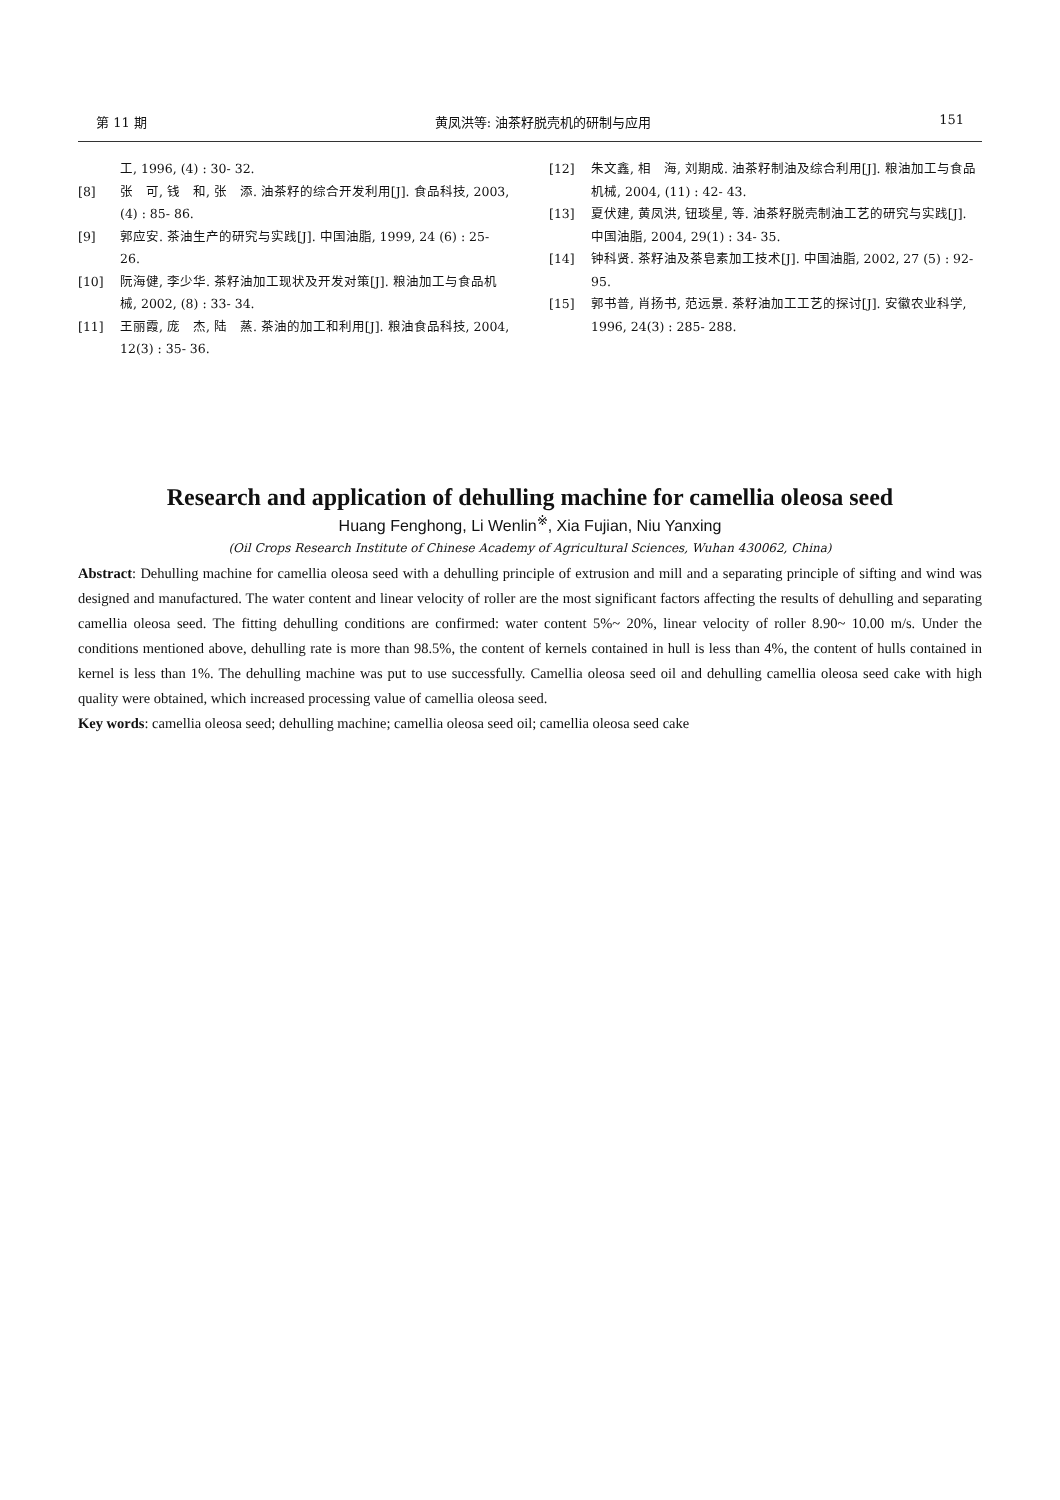第 11 期 黄凤洪等: 油茶籽脱壳机的研制与应用 151
工, 1996, (4) : 30- 32.
[8] 张　可, 钱　和, 张　添. 油茶籽的综合开发利用[J]. 食品科技, 2003, (4) : 85- 86.
[9] 郭应安. 茶油生产的研究与实践[J]. 中国油脂, 1999, 24 (6) : 25- 26.
[10] 阮海健, 李少华. 茶籽油加工现状及开发对策[J]. 粮油加工与食品机械, 2002, (8) : 33- 34.
[11] 王丽霞, 庞　杰, 陆　蒸. 茶油的加工和利用[J]. 粮油食品科技, 2004, 12(3) : 35- 36.
[12] 朱文鑫, 相　海, 刘期成. 油茶籽制油及综合利用[J]. 粮油加工与食品机械, 2004, (11) : 42- 43.
[13] 夏伏建, 黄凤洪, 钮琰星, 等. 油茶籽脱壳制油工艺的研究与实践[J]. 中国油脂, 2004, 29(1) : 34- 35.
[14] 钟科贤. 茶籽油及茶皂素加工技术[J]. 中国油脂, 2002, 27 (5) : 92- 95.
[15] 郭书普, 肖扬书, 范远景. 茶籽油加工工艺的探讨[J]. 安徽农业科学, 1996, 24(3) : 285- 288.
Research and application of dehulling machine for camellia oleosa seed
Huang Fenghong, Li Wenlin<sup>※</sup>, Xia Fujian, Niu Yanxing
(Oil Crops Research Institute of Chinese Academy of Agricultural Sciences, Wuhan 430062, China)
Abstract: Dehulling machine for camellia oleosa seed with a dehulling principle of extrusion and mill and a separating principle of sifting and wind was designed and manufactured. The water content and linear velocity of roller are the most significant factors affecting the results of dehulling and separating camellia oleosa seed. The fitting dehulling conditions are confirmed: water content 5%~ 20%, linear velocity of roller 8.90~ 10.00 m/s. Under the conditions mentioned above, dehulling rate is more than 98.5%, the content of kernels contained in hull is less than 4%, the content of hulls contained in kernel is less than 1%. The dehulling machine was put to use successfully. Camellia oleosa seed oil and dehulling camellia oleosa seed cake with high quality were obtained, which increased processing value of camellia oleosa seed.
Key words: camellia oleosa seed; dehulling machine; camellia oleosa seed oil; camellia oleosa seed cake